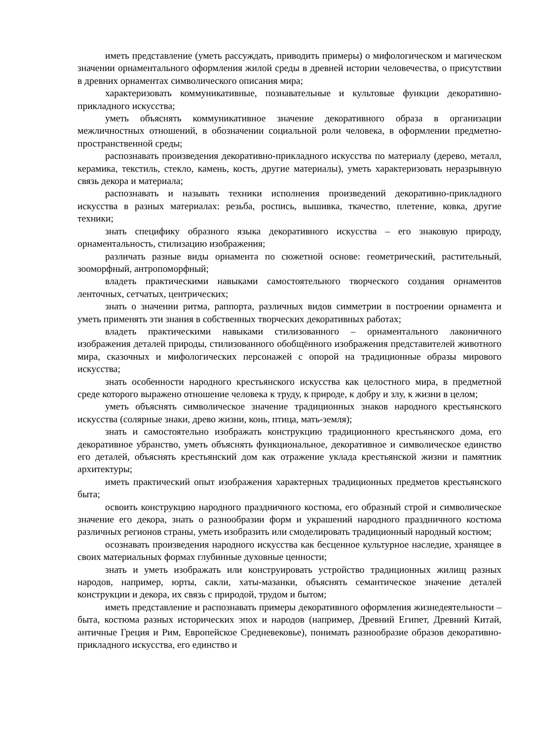иметь представление (уметь рассуждать, приводить примеры) о мифологическом и магическом значении орнаментального оформления жилой среды в древней истории человечества, о присутствии в древних орнаментах символического описания мира;
характеризовать коммуникативные, познавательные и культовые функции декоративно-прикладного искусства;
уметь объяснять коммуникативное значение декоративного образа в организации межличностных отношений, в обозначении социальной роли человека, в оформлении предметно-пространственной среды;
распознавать произведения декоративно-прикладного искусства по материалу (дерево, металл, керамика, текстиль, стекло, камень, кость, другие материалы), уметь характеризовать неразрывную связь декора и материала;
распознавать и называть техники исполнения произведений декоративно-прикладного искусства в разных материалах: резьба, роспись, вышивка, ткачество, плетение, ковка, другие техники;
знать специфику образного языка декоративного искусства – его знаковую природу, орнаментальность, стилизацию изображения;
различать разные виды орнамента по сюжетной основе: геометрический, растительный, зооморфный, антропоморфный;
владеть практическими навыками самостоятельного творческого создания орнаментов ленточных, сетчатых, центрических;
знать о значении ритма, раппорта, различных видов симметрии в построении орнамента и уметь применять эти знания в собственных творческих декоративных работах;
владеть практическими навыками стилизованного – орнаментального лаконичного изображения деталей природы, стилизованного обобщённого изображения представителей животного мира, сказочных и мифологических персонажей с опорой на традиционные образы мирового искусства;
знать особенности народного крестьянского искусства как целостного мира, в предметной среде которого выражено отношение человека к труду, к природе, к добру и злу, к жизни в целом;
уметь объяснять символическое значение традиционных знаков народного крестьянского искусства (солярные знаки, древо жизни, конь, птица, мать-земля);
знать и самостоятельно изображать конструкцию традиционного крестьянского дома, его декоративное убранство, уметь объяснять функциональное, декоративное и символическое единство его деталей, объяснять крестьянский дом как отражение уклада крестьянской жизни и памятник архитектуры;
иметь практический опыт изображения характерных традиционных предметов крестьянского быта;
освоить конструкцию народного праздничного костюма, его образный строй и символическое значение его декора, знать о разнообразии форм и украшений народного праздничного костюма различных регионов страны, уметь изобразить или смоделировать традиционный народный костюм;
осознавать произведения народного искусства как бесценное культурное наследие, хранящее в своих материальных формах глубинные духовные ценности;
знать и уметь изображать или конструировать устройство традиционных жилищ разных народов, например, юрты, сакли, хаты-мазанки, объяснять семантическое значение деталей конструкции и декора, их связь с природой, трудом и бытом;
иметь представление и распознавать примеры декоративного оформления жизнедеятельности – быта, костюма разных исторических эпох и народов (например, Древний Египет, Древний Китай, античные Греция и Рим, Европейское Средневековье), понимать разнообразие образов декоративно-прикладного искусства, его единство и